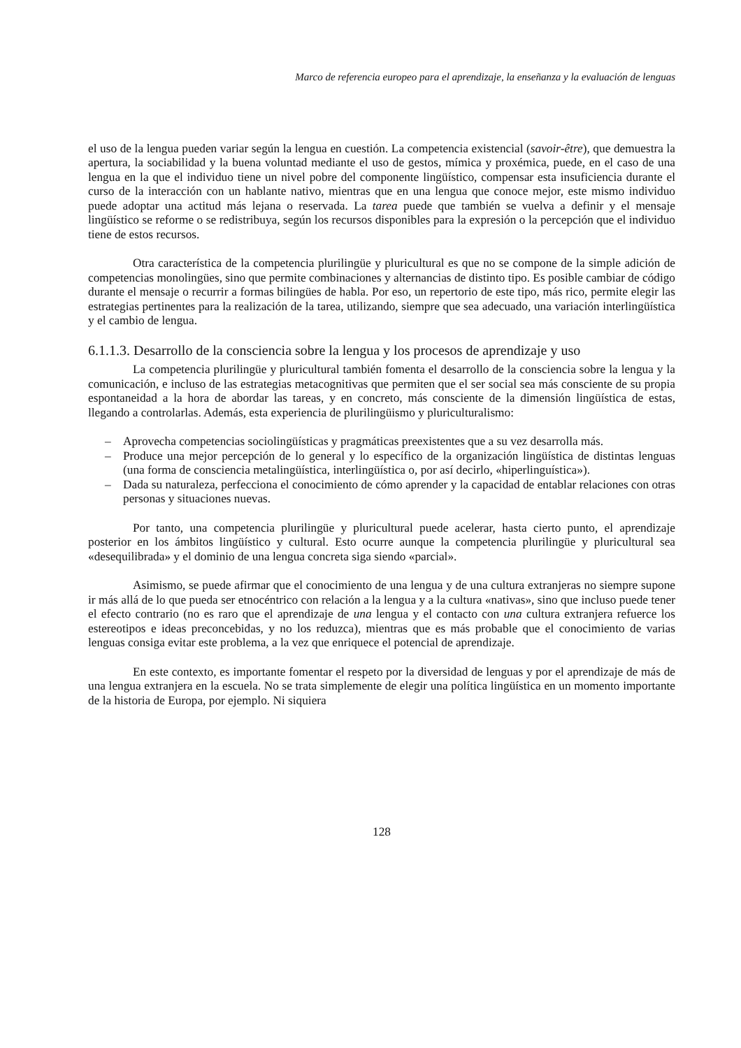Marco de referencia europeo para el aprendizaje, la enseñanza y la evaluación de lenguas
el uso de la lengua pueden variar según la lengua en cuestión. La competencia existencial (savoir-être), que demuestra la apertura, la sociabilidad y la buena voluntad mediante el uso de gestos, mímica y proxémica, puede, en el caso de una lengua en la que el individuo tiene un nivel pobre del componente lingüístico, compensar esta insuficiencia durante el curso de la interacción con un hablante nativo, mientras que en una lengua que conoce mejor, este mismo individuo puede adoptar una actitud más lejana o reservada. La tarea puede que también se vuelva a definir y el mensaje lingüístico se reforme o se redistribuya, según los recursos disponibles para la expresión o la percepción que el individuo tiene de estos recursos.
Otra característica de la competencia plurilingüe y pluricultural es que no se compone de la simple adición de competencias monolingües, sino que permite combinaciones y alternancias de distinto tipo. Es posible cambiar de código durante el mensaje o recurrir a formas bilingües de habla. Por eso, un repertorio de este tipo, más rico, permite elegir las estrategias pertinentes para la realización de la tarea, utilizando, siempre que sea adecuado, una variación interlingüística y el cambio de lengua.
6.1.1.3. Desarrollo de la consciencia sobre la lengua y los procesos de aprendizaje y uso
La competencia plurilingüe y pluricultural también fomenta el desarrollo de la consciencia sobre la lengua y la comunicación, e incluso de las estrategias metacognitivas que permiten que el ser social sea más consciente de su propia espontaneidad a la hora de abordar las tareas, y en concreto, más consciente de la dimensión lingüística de estas, llegando a controlarlas. Además, esta experiencia de plurilingüismo y pluriculturalismo:
– Aprovecha competencias sociolingüísticas y pragmáticas preexistentes que a su vez desarrolla más.
– Produce una mejor percepción de lo general y lo específico de la organización lingüística de distintas lenguas (una forma de consciencia metalingüística, interlingüística o, por así decirlo, «hiperlinguística»).
– Dada su naturaleza, perfecciona el conocimiento de cómo aprender y la capacidad de entablar relaciones con otras personas y situaciones nuevas.
Por tanto, una competencia plurilingüe y pluricultural puede acelerar, hasta cierto punto, el aprendizaje posterior en los ámbitos lingüístico y cultural. Esto ocurre aunque la competencia plurilingüe y pluricultural sea «desequilibrada» y el dominio de una lengua concreta siga siendo «parcial».
Asimismo, se puede afirmar que el conocimiento de una lengua y de una cultura extranjeras no siempre supone ir más allá de lo que pueda ser etnocéntrico con relación a la lengua y a la cultura «nativas», sino que incluso puede tener el efecto contrario (no es raro que el aprendizaje de una lengua y el contacto con una cultura extranjera refuerce los estereotipos e ideas preconcebidas, y no los reduzca), mientras que es más probable que el conocimiento de varias lenguas consiga evitar este problema, a la vez que enriquece el potencial de aprendizaje.
En este contexto, es importante fomentar el respeto por la diversidad de lenguas y por el aprendizaje de más de una lengua extranjera en la escuela. No se trata simplemente de elegir una política lingüística en un momento importante de la historia de Europa, por ejemplo. Ni siquiera
128